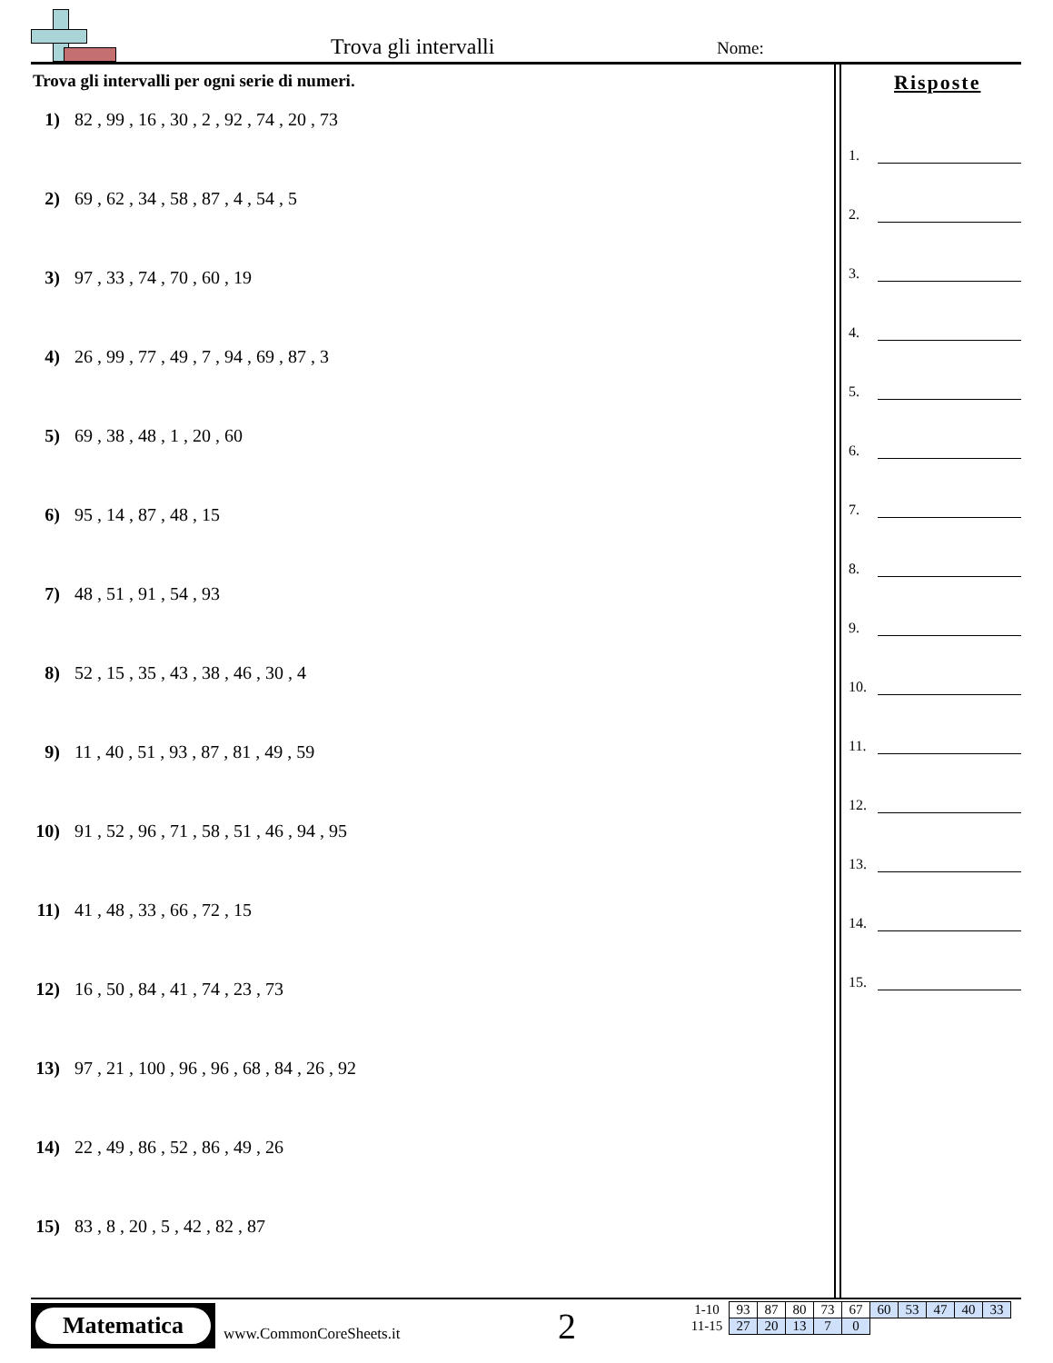Trova gli intervalli Nome:
Trova gli intervalli per ogni serie di numeri.
1) 82 , 99 , 16 , 30 , 2 , 92 , 74 , 20 , 73
2) 69 , 62 , 34 , 58 , 87 , 4 , 54 , 5
3) 97 , 33 , 74 , 70 , 60 , 19
4) 26 , 99 , 77 , 49 , 7 , 94 , 69 , 87 , 3
5) 69 , 38 , 48 , 1 , 20 , 60
6) 95 , 14 , 87 , 48 , 15
7) 48 , 51 , 91 , 54 , 93
8) 52 , 15 , 35 , 43 , 38 , 46 , 30 , 4
9) 11 , 40 , 51 , 93 , 87 , 81 , 49 , 59
10) 91 , 52 , 96 , 71 , 58 , 51 , 46 , 94 , 95
11) 41 , 48 , 33 , 66 , 72 , 15
12) 16 , 50 , 84 , 41 , 74 , 23 , 73
13) 97 , 21 , 100 , 96 , 96 , 68 , 84 , 26 , 92
14) 22 , 49 , 86 , 52 , 86 , 49 , 26
15) 83 , 8 , 20 , 5 , 42 , 82 , 87
Risposte
1.
2.
3.
4.
5.
6.
7.
8.
9.
10.
11.
12.
13.
14.
15.
Matematica
www.CommonCoreSheets.it 2
| 1-10 | 93 | 87 | 80 | 73 | 67 | 60 | 53 | 47 | 40 | 33 |
| 11-15 | 27 | 20 | 13 | 7 | 0 | | | | | |